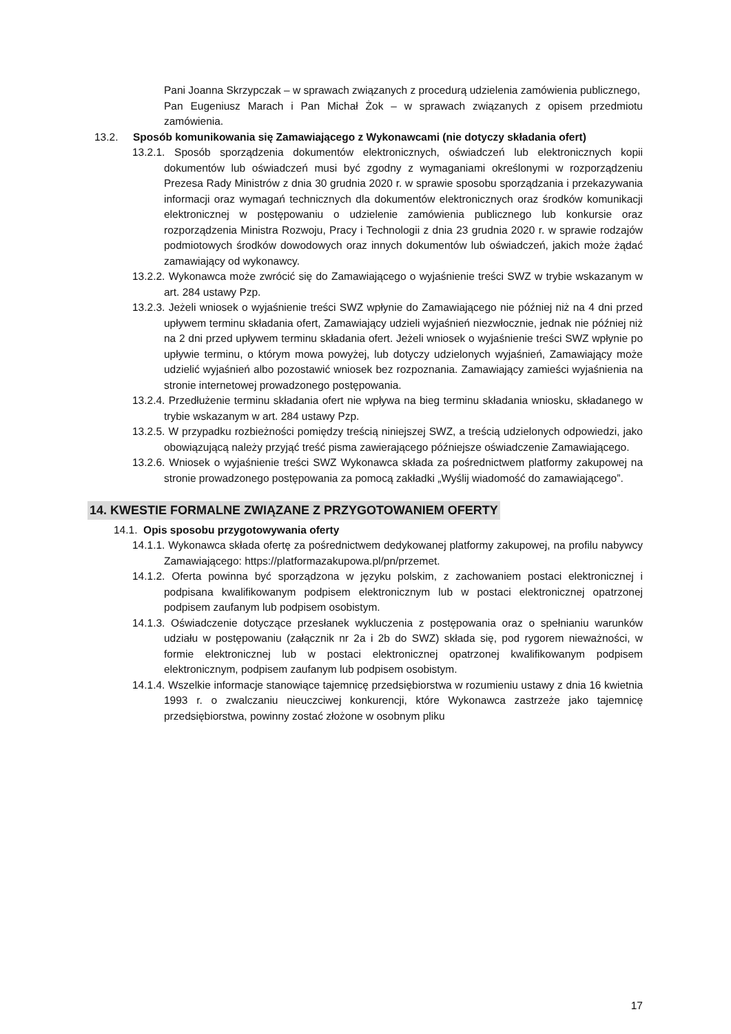Pani Joanna Skrzypczak – w sprawach związanych z procedurą udzielenia zamówienia publicznego,
Pan Eugeniusz Marach i Pan Michał Żok – w sprawach związanych z opisem przedmiotu zamówienia.
13.2. Sposób komunikowania się Zamawiającego z Wykonawcami (nie dotyczy składania ofert)
13.2.1. Sposób sporządzenia dokumentów elektronicznych, oświadczeń lub elektronicznych kopii dokumentów lub oświadczeń musi być zgodny z wymaganiami określonymi w rozporządzeniu Prezesa Rady Ministrów z dnia 30 grudnia 2020 r. w sprawie sposobu sporządzania i przekazywania informacji oraz wymagań technicznych dla dokumentów elektronicznych oraz środków komunikacji elektronicznej w postępowaniu o udzielenie zamówienia publicznego lub konkursie oraz rozporządzenia Ministra Rozwoju, Pracy i Technologii z dnia 23 grudnia 2020 r. w sprawie rodzajów podmiotowych środków dowodowych oraz innych dokumentów lub oświadczeń, jakich może żądać zamawiający od wykonawcy.
13.2.2. Wykonawca może zwrócić się do Zamawiającego o wyjaśnienie treści SWZ w trybie wskazanym w art. 284 ustawy Pzp.
13.2.3. Jeżeli wniosek o wyjaśnienie treści SWZ wpłynie do Zamawiającego nie później niż na 4 dni przed upływem terminu składania ofert, Zamawiający udzieli wyjaśnień niezwłocznie, jednak nie później niż na 2 dni przed upływem terminu składania ofert. Jeżeli wniosek o wyjaśnienie treści SWZ wpłynie po upływie terminu, o którym mowa powyżej, lub dotyczy udzielonych wyjaśnień, Zamawiający może udzielić wyjaśnień albo pozostawić wniosek bez rozpoznania. Zamawiający zamieści wyjaśnienia na stronie internetowej prowadzonego postępowania.
13.2.4. Przedłużenie terminu składania ofert nie wpływa na bieg terminu składania wniosku, składanego w trybie wskazanym w art. 284 ustawy Pzp.
13.2.5. W przypadku rozbieżności pomiędzy treścią niniejszej SWZ, a treścią udzielonych odpowiedzi, jako obowiązującą należy przyjąć treść pisma zawierającego późniejsze oświadczenie Zamawiającego.
13.2.6. Wniosek o wyjaśnienie treści SWZ Wykonawca składa za pośrednictwem platformy zakupowej na stronie prowadzonego postępowania za pomocą zakładki „Wyślij wiadomość do zamawiającego”.
14. KWESTIE FORMALNE ZWIĄZANE Z PRZYGOTOWANIEM OFERTY
14.1. Opis sposobu przygotowywania oferty
14.1.1. Wykonawca składa ofertę za pośrednictwem dedykowanej platformy zakupowej, na profilu nabywcy Zamawiającego: https://platformazakupowa.pl/pn/przemet.
14.1.2. Oferta powinna być sporządzona w języku polskim, z zachowaniem postaci elektronicznej i podpisana kwalifikowanym podpisem elektronicznym lub w postaci elektronicznej opatrzonej podpisem zaufanym lub podpisem osobistym.
14.1.3. Oświadczenie dotyczące przesłanek wykluczenia z postępowania oraz o spełnianiu warunków udziału w postępowaniu (załącznik nr 2a i 2b do SWZ) składa się, pod rygorem nieważności, w formie elektronicznej lub w postaci elektronicznej opatrzonej kwalifikowanym podpisem elektronicznym, podpisem zaufanym lub podpisem osobistym.
14.1.4. Wszelkie informacje stanowiące tajemnicę przedsiębiorstwa w rozumieniu ustawy z dnia 16 kwietnia 1993 r. o zwalczaniu nieuczciwej konkurencji, które Wykonawca zastrzeże jako tajemnicę przedsiębiorstwa, powinny zostać złożone w osobnym pliku
17